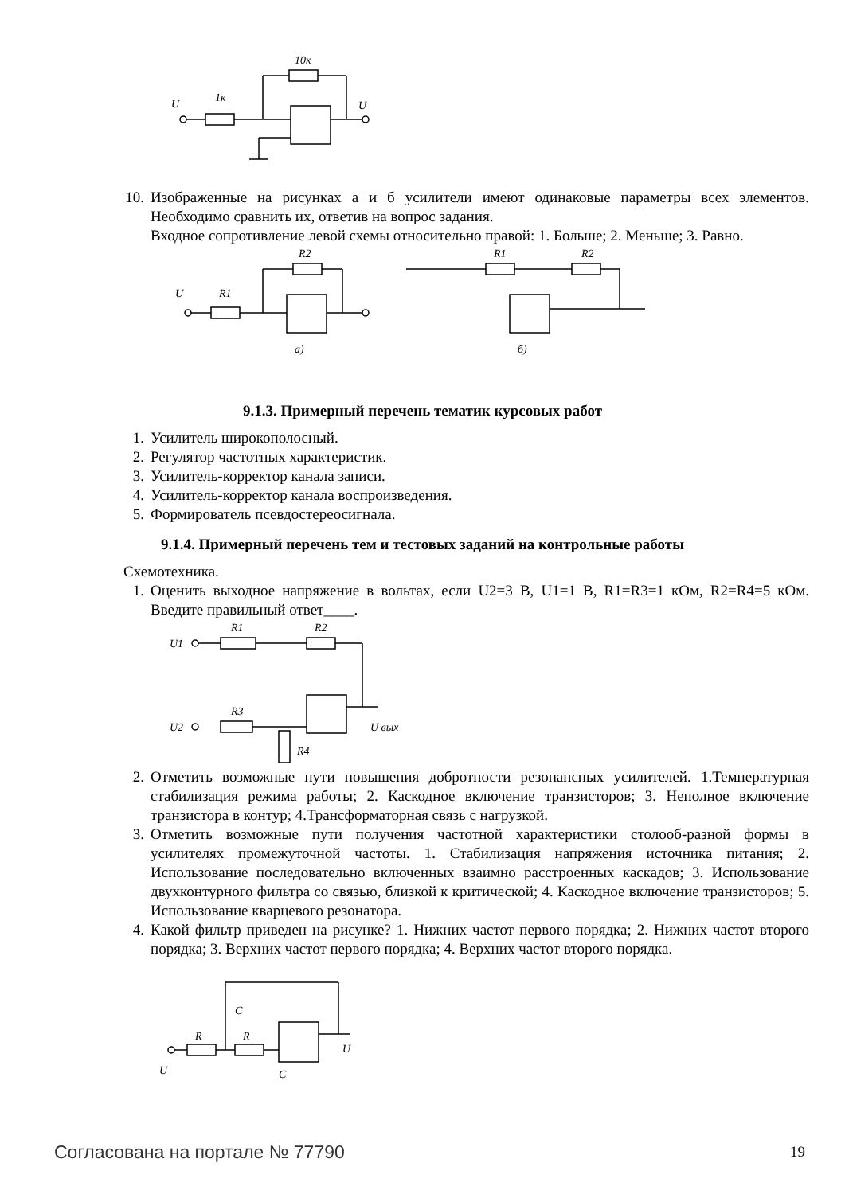U
1к
10к
U
10. Изображенные на рисунках а и б усилители имеют одинаковые параметры всех элементов. Необходимо сравнить их, ответив на вопрос задания.
Входное сопротивление левой схемы относительно правой: 1. Больше; 2. Меньше; 3. Равно.
U
R1
R2
а)
R1
R2
б)
9.1.3. Примерный перечень тематик курсовых работ
1. Усилитель широкополосный.
2. Регулятор частотных характеристик.
3. Усилитель-корректор канала записи.
4. Усилитель-корректор канала воспроизведения.
5. Формирователь псевдостереосигнала.
9.1.4. Примерный перечень тем и тестовых заданий на контрольные работы
Схемотехника.
1. Оценить выходное напряжение в вольтах, если U2=3 В, U1=1 В, R1=R3=1 кОм, R2=R4=5 кОм. Введите правильный ответ____.
U1
R1
R2
U2
R3
R4
U вых
2. Отметить возможные пути повышения добротности резонансных усилителей. 1.Температурная стабилизация режима работы; 2. Каскодное включение транзисторов; 3. Неполное включение транзистора в контур; 4.Трансформаторная связь с нагрузкой.
3. Отметить возможные пути получения частотной характеристики столооб-разной формы в усилителях промежуточной частоты. 1. Стабилизация напряжения источника питания; 2. Использование последовательно включенных взаимно расстроенных каскадов; 3. Использование двухконтурного фильтра со связью, близкой к критической; 4. Каскодное включение транзисторов; 5. Использование кварцевого резонатора.
4. Какой фильтр приведен на рисунке? 1. Нижних частот первого порядка; 2. Нижних частот второго порядка; 3. Верхних частот первого порядка; 4. Верхних частот второго порядка.
R
R
C
C
U
U
Согласована на портале № 77790 19